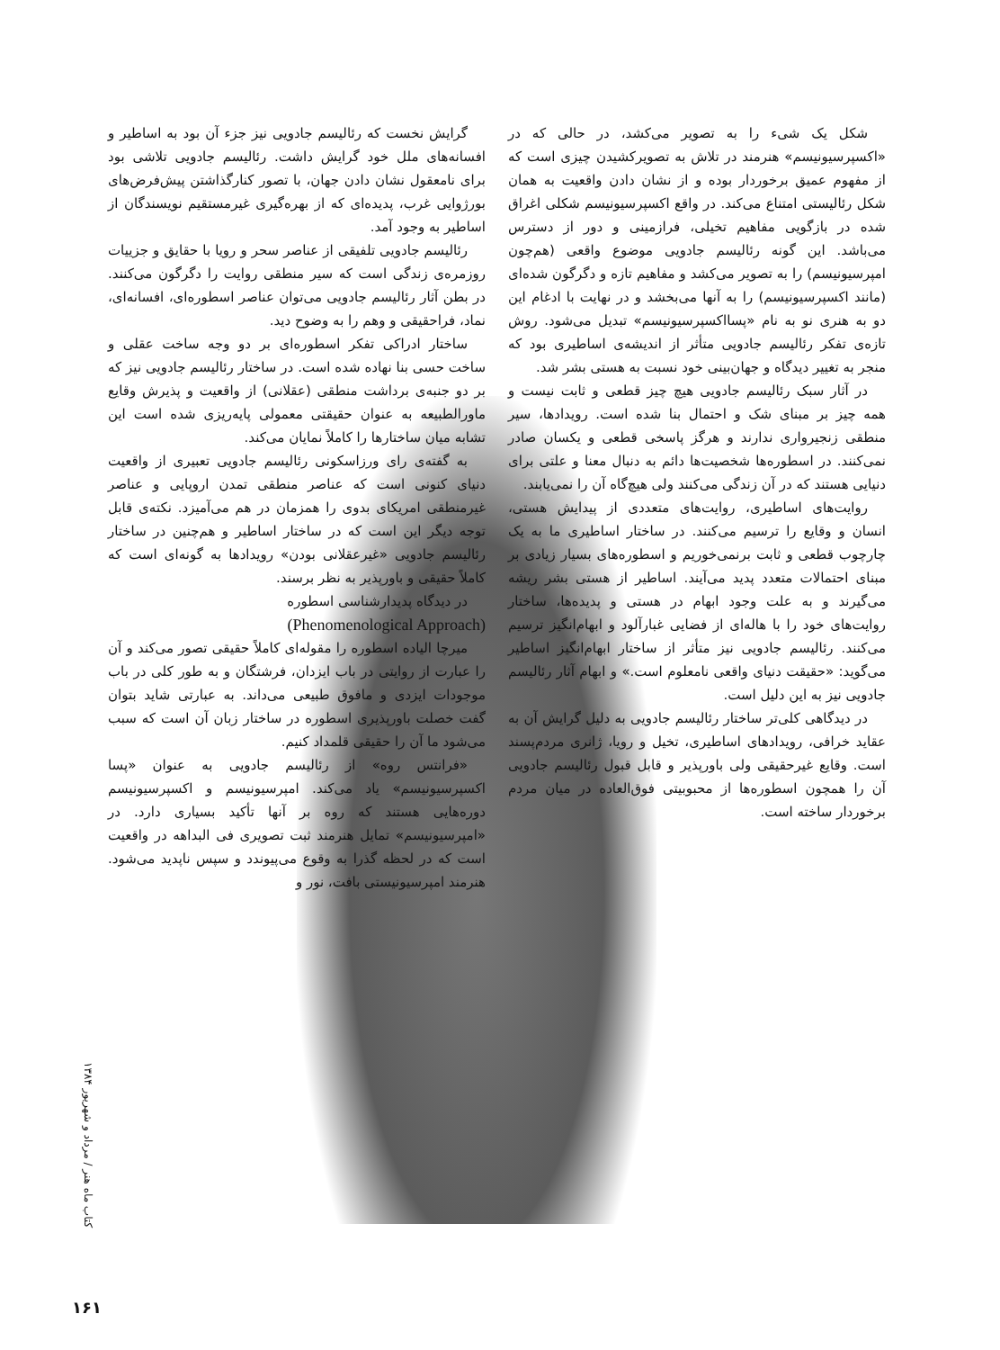گرایش نخست که رئالیسم جادویی نیز جزء آن بود به اساطیر و افسانه‌های ملل خود گرایش داشت. رئالیسم جادویی تلاشی بود برای نامعقول نشان دادن جهان، با تصور کنارگذاشتن پیش‌فرض‌های بورژوایی غرب، پدیده‌ای که از بهره‌گیری غیرمستقیم نویسندگان از اساطیر به وجود آمد.
رئالیسم جادویی تلفیقی از عناصر سحر و رویا با حقایق و جزییات روزمره‌ی زندگی است که سیر منطقی روایت را دگرگون می‌کنند. در بطن آثار رئالیسم جادویی می‌توان عناصر اسطوره‌ای، افسانه‌ای، نماد، فراحقیقی و وهم را به وضوح دید.
ساختار ادراکی تفکر اسطوره‌ای بر دو وجه ساخت عقلی و ساخت حسی بنا نهاده شده است. در ساختار رئالیسم جادویی نیز که بر دو جنبه‌ی برداشت منطقی (عقلانی) از واقعیت و پذیرش وقایع ماورالطبیعه به عنوان حقیقتی معمولی پایه‌ریزی شده است این تشابه میان ساختارها را کاملاً نمایان می‌کند.
به گفته‌ی رای ورزاسکونی رئالیسم جادویی تعبیری از واقعیت دنیای کنونی است که عناصر منطقی تمدن اروپایی و عناصر غیرمنطقی امریکای بدوی را همزمان در هم می‌آمیزد. نکته‌ی قابل توجه دیگر این است که در ساختار اساطیر و هم‌چنین در ساختار رئالیسم جادویی «غیرعقلانی بودن» رویدادها به گونه‌ای است که کاملاً حقیقی و باورپذیر به نظر برسند.
در دیدگاه پدیدارشناسی اسطوره
(Phenomenological Approach)
میرچا الیاده اسطوره را مقوله‌ای کاملاً حقیقی تصور می‌کند و آن را عبارت از روایتی در باب ایزدان، فرشتگان و به طور کلی در باب موجودات ایزدی و مافوق طبیعی می‌داند. به عبارتی شاید بتوان گفت خصلت باورپذیری اسطوره در ساختار زبان آن است که سبب می‌شود ما آن را حقیقی قلمداد کنیم.
«فرانتس روه» از رئالیسم جادویی به عنوان «پسا اکسپرسیونیسم» یاد می‌کند. امپرسیونیسم و اکسپرسیونیسم دوره‌هایی هستند که روه بر آنها تأکید بسیاری دارد. در «امپرسیونیسم» تمایل هنرمند ثبت تصویری فی البداهه در واقعیت است که در لحظه گذرا به وقوع می‌پیوندد و سپس ناپدید می‌شود. هنرمند امپرسیونیستی بافت، نور و
شکل یک شیء را به تصویر می‌کشد، در حالی که در «اکسپرسیونیسم» هنرمند در تلاش به تصویرکشیدن چیزی است که از مفهوم عمیق برخوردار بوده و از نشان دادن واقعیت به همان شکل رئالیستی امتناع می‌کند. در واقع اکسپرسیونیسم شکلی اغراق شده در بازگویی مفاهیم تخیلی، فرازمینی و دور از دسترس می‌باشد. این گونه رئالیسم جادویی موضوع واقعی (هم‌چون امپرسیونیسم) را به تصویر می‌کشد و مفاهیم تازه و دگرگون شده‌ای (مانند اکسپرسیونیسم) را به آنها می‌بخشد و در نهایت با ادغام این دو به هنری نو به نام «پسااکسپرسیونیسم» تبدیل می‌شود. روش تازه‌ی تفکر رئالیسم جادویی متأثر از اندیشه‌ی اساطیری بود که منجر به تغییر دیدگاه و جهان‌بینی خود نسبت به هستی بشر شد.
در آثار سبک رئالیسم جادویی هیچ چیز قطعی و ثابت نیست و همه چیز بر مبنای شک و احتمال بنا شده است. رویدادها، سیر منطقی زنجیرواری ندارند و هرگز پاسخی قطعی و یکسان صادر نمی‌کنند. در اسطوره‌ها شخصیت‌ها دائم به دنبال معنا و علتی برای دنیایی هستند که در آن زندگی می‌کنند ولی هیچ‌گاه آن را نمی‌یابند.
روایت‌های اساطیری، روایت‌های متعددی از پیدایش هستی، انسان و وقایع را ترسیم می‌کنند. در ساختار اساطیری ما به یک چارچوب قطعی و ثابت برنمی‌خوریم و اسطوره‌های بسیار زیادی بر مبنای احتمالات متعدد پدید می‌آیند. اساطیر از هستی بشر ریشه می‌گیرند و به علت وجود ابهام در هستی و پدیده‌ها، ساختار روایت‌های خود را با هاله‌ای از فضایی غبارآلود و ابهام‌انگیز ترسیم می‌کنند. رئالیسم جادویی نیز متأثر از ساختار ابهام‌انگیز اساطیر می‌گوید: «حقیقت دنیای واقعی نامعلوم است.» و ابهام آثار رئالیسم جادویی نیز به این دلیل است.
در دیدگاهی کلی‌تر ساختار رئالیسم جادویی به دلیل گرایش آن به عقاید خرافی، رویدادهای اساطیری، تخیل و رویا، ژانری مردم‌پسند است. وقایع غیرحقیقی ولی باورپذیر و قابل قبول رئالیسم جادویی آن را همچون اسطوره‌ها از محبوبیتی فوق‌العاده در میان مردم برخوردار ساخته است.
کتاب ماه هنر / مرداد و شهریور ۱۳۸۴
۱۶۱